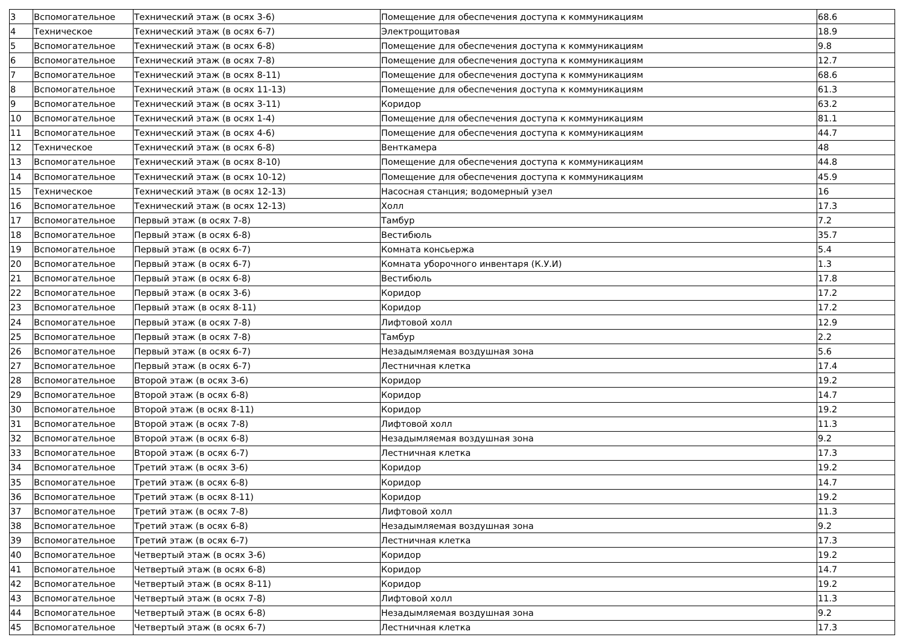| 3 | Вспомогательное | Технический этаж (в осях 3-6) | Помещение для обеспечения доступа к коммуникациям | 68.6 |
| 4 | Техническое | Технический этаж (в осях 6-7) | Электрощитовая | 18.9 |
| 5 | Вспомогательное | Технический этаж (в осях 6-8) | Помещение для обеспечения доступа к коммуникациям | 9.8 |
| 6 | Вспомогательное | Технический этаж (в осях 7-8) | Помещение для обеспечения доступа к коммуникациям | 12.7 |
| 7 | Вспомогательное | Технический этаж (в осях 8-11) | Помещение для обеспечения доступа к коммуникациям | 68.6 |
| 8 | Вспомогательное | Технический этаж (в осях 11-13) | Помещение для обеспечения доступа к коммуникациям | 61.3 |
| 9 | Вспомогательное | Технический этаж (в осях 3-11) | Коридор | 63.2 |
| 10 | Вспомогательное | Технический этаж (в осях 1-4) | Помещение для обеспечения доступа к коммуникациям | 81.1 |
| 11 | Вспомогательное | Технический этаж (в осях 4-6) | Помещение для обеспечения доступа к коммуникациям | 44.7 |
| 12 | Техническое | Технический этаж (в осях 6-8) | Венткамера | 48 |
| 13 | Вспомогательное | Технический этаж (в осях 8-10) | Помещение для обеспечения доступа к коммуникациям | 44.8 |
| 14 | Вспомогательное | Технический этаж (в осях 10-12) | Помещение для обеспечения доступа к коммуникациям | 45.9 |
| 15 | Техническое | Технический этаж (в осях 12-13) | Насосная станция; водомерный узел | 16 |
| 16 | Вспомогательное | Технический этаж (в осях 12-13) | Холл | 17.3 |
| 17 | Вспомогательное | Первый этаж (в осях 7-8) | Тамбур | 7.2 |
| 18 | Вспомогательное | Первый этаж (в осях 6-8) | Вестибюль | 35.7 |
| 19 | Вспомогательное | Первый этаж (в осях 6-7) | Комната консьержа | 5.4 |
| 20 | Вспомогательное | Первый этаж (в осях 6-7) | Комната уборочного инвентаря (К.У.И) | 1.3 |
| 21 | Вспомогательное | Первый этаж (в осях 6-8) | Вестибюль | 17.8 |
| 22 | Вспомогательное | Первый этаж (в осях 3-6) | Коридор | 17.2 |
| 23 | Вспомогательное | Первый этаж (в осях 8-11) | Коридор | 17.2 |
| 24 | Вспомогательное | Первый этаж (в осях 7-8) | Лифтовой холл | 12.9 |
| 25 | Вспомогательное | Первый этаж (в осях 7-8) | Тамбур | 2.2 |
| 26 | Вспомогательное | Первый этаж (в осях 6-7) | Незадымляемая воздушная зона | 5.6 |
| 27 | Вспомогательное | Первый этаж (в осях 6-7) | Лестничная клетка | 17.4 |
| 28 | Вспомогательное | Второй этаж (в осях 3-6) | Коридор | 19.2 |
| 29 | Вспомогательное | Второй этаж (в осях 6-8) | Коридор | 14.7 |
| 30 | Вспомогательное | Второй этаж (в осях 8-11) | Коридор | 19.2 |
| 31 | Вспомогательное | Второй этаж (в осях 7-8) | Лифтовой холл | 11.3 |
| 32 | Вспомогательное | Второй этаж (в осях 6-8) | Незадымляемая воздушная зона | 9.2 |
| 33 | Вспомогательное | Второй этаж (в осях 6-7) | Лестничная клетка | 17.3 |
| 34 | Вспомогательное | Третий этаж (в осях 3-6) | Коридор | 19.2 |
| 35 | Вспомогательное | Третий этаж (в осях 6-8) | Коридор | 14.7 |
| 36 | Вспомогательное | Третий этаж (в осях 8-11) | Коридор | 19.2 |
| 37 | Вспомогательное | Третий этаж (в осях 7-8) | Лифтовой холл | 11.3 |
| 38 | Вспомогательное | Третий этаж (в осях 6-8) | Незадымляемая воздушная зона | 9.2 |
| 39 | Вспомогательное | Третий этаж (в осях 6-7) | Лестничная клетка | 17.3 |
| 40 | Вспомогательное | Четвертый этаж (в осях 3-6) | Коридор | 19.2 |
| 41 | Вспомогательное | Четвертый этаж (в осях 6-8) | Коридор | 14.7 |
| 42 | Вспомогательное | Четвертый этаж (в осях 8-11) | Коридор | 19.2 |
| 43 | Вспомогательное | Четвертый этаж (в осях 7-8) | Лифтовой холл | 11.3 |
| 44 | Вспомогательное | Четвертый этаж (в осях 6-8) | Незадымляемая воздушная зона | 9.2 |
| 45 | Вспомогательное | Четвертый этаж (в осях 6-7) | Лестничная клетка | 17.3 |